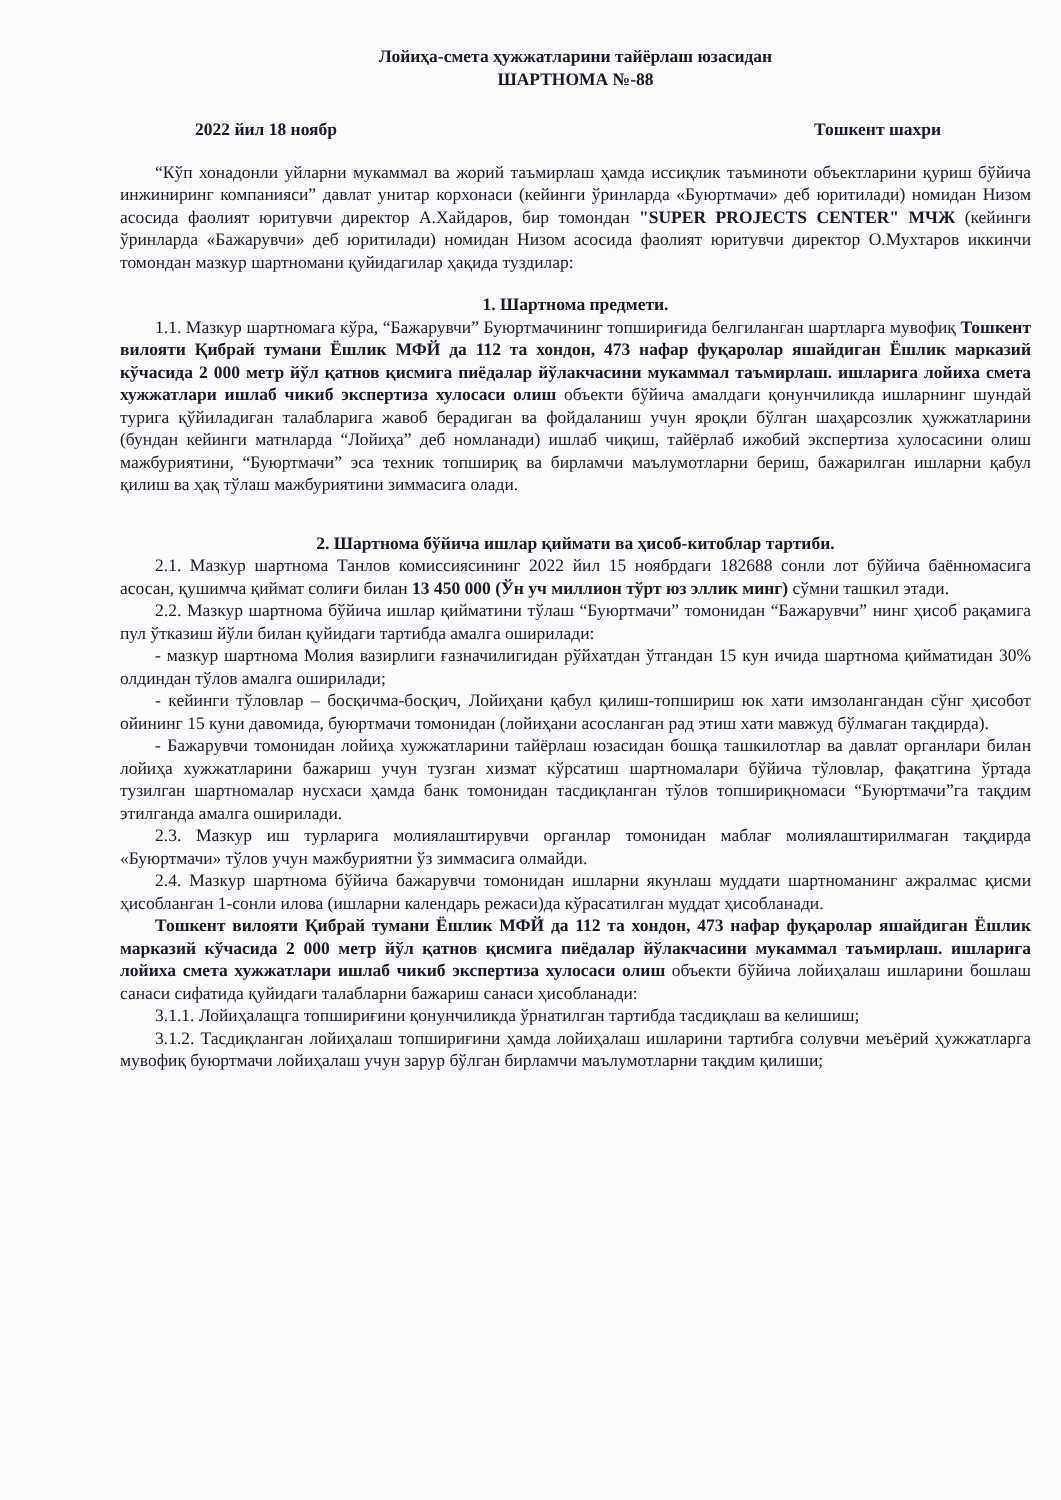Лойиҳа-смета ҳужжатларини тайёрлаш юзасидан
ШАРТНОМА №-88
2022 йил 18 ноябр Тошкент шахри
“Кўп хонадонли уйларни мукаммал ва жорий таъмирлаш ҳамда иссиқлик таъминоти объектларини қуриш бўйича инжиниринг компанияси” давлат унитар корхонаси (кейинги ўринларда «Буюртмачи» деб юритилади) номидан Низом асосида фаолият юритувчи директор А.Хайдаров, бир томондан "SUPER PROJECTS CENTER" МЧЖ (кейинги ўринларда «Бажарувчи» деб юритилади) номидан Низом асосида фаолият юритувчи директор О.Мухтаров иккинчи томондан мазкур шартномани қуйидагилар ҳақида туздилар:
1. Шартнома предмети.
1.1. Мазкур шартномага кўра, “Бажарувчи” Буюртмачининг топшириғида белгиланган шартларга мувофиқ Тошкент вилояти Қибрай тумани Ёшлик МФЙ да 112 та хондон, 473 нафар фуқаролар яшайдиган Ёшлик марказий кўчасида 2 000 метр йўл қатнов қисмига пиёдалар йўлакчасини мукаммал таъмирлаш. ишларига лойиха смета хужжатлари ишлаб чикиб экспертиза хулосаси олиш объекти бўйича амалдаги қонунчиликда ишларнинг шундай турига қўйиладиган талабларига жавоб берадиган ва фойдаланиш учун яроқли бўлган шаҳарсозлик ҳужжатларини (бундан кейинги матнларда “Лойиҳа” деб номланади) ишлаб чиқиш, тайёрлаб ижобий экспертиза хулосасини олиш мажбуриятини, “Буюртмачи” эса техник топшириқ ва бирламчи маълумотларни бериш, бажарилган ишларни қабул қилиш ва ҳақ тўлаш мажбуриятини зиммасига олади.
2. Шартнома бўйича ишлар қиймати ва ҳисоб-китоблар тартиби.
2.1. Мазкур шартнома Танлов комиссиясининг 2022 йил 15 ноябрдаги 182688 сонли лот бўйича баённомасига асосан, қушимча қиймат солиғи билан 13 450 000 (Ўн уч миллион тўрт юз эллик минг) сўмни ташкил этади.
2.2. Мазкур шартнома бўйича ишлар қийматини тўлаш “Буюртмачи” томонидан “Бажарувчи” нинг ҳисоб рақамига пул ўтказиш йўли билан қуйидаги тартибда амалга оширилади:
- мазкур шартнома Молия вазирлиги ғазначилигидан рўйхатдан ўтгандан 15 кун ичида шартнома қийматидан 30% олдиндан тўлов амалга оширилади;
- кейинги тўловлар – босқичма-босқич, Лойиҳани қабул қилиш-топшириш юк хати имзолангандан сўнг ҳисобот ойининг 15 куни давомида, буюртмачи томонидан (лойиҳани асосланган рад этиш хати мавжуд бўлмаган тақдирда).
- Бажарувчи томонидан лойиҳа хужжатларини тайёрлаш юзасидан бошқа ташкилотлар ва давлат органлари билан лойиҳа хужжатларини бажариш учун тузган хизмат кўрсатиш шартномалари бўйича тўловлар, фақатгина ўртада тузилган шартномалар нусхаси ҳамда банк томонидан тасдиқланган тўлов топшириқномаси “Буюртмачи”га тақдим этилганда амалга оширилади.
2.3. Мазкур иш турларига молиялаштирувчи органлар томонидан маблағ молиялаштирилмаган тақдирда «Буюртмачи» тўлов учун мажбуриятни ўз зиммасига олмайди.
2.4. Мазкур шартнома бўйича бажарувчи томонидан ишларни якунлаш муддати шартноманинг ажралмас қисми ҳисобланган 1-сонли илова (ишларни календарь режаси)да кўрасатилган муддат ҳисобланади.
Тошкент вилояти Қибрай тумани Ёшлик МФЙ да 112 та хондон, 473 нафар фуқаролар яшайдиган Ёшлик марказий кўчасида 2 000 метр йўл қатнов қисмига пиёдалар йўлакчасини мукаммал таъмирлаш. ишларига лойиха смета хужжатлари ишлаб чикиб экспертиза хулосаси олиш объекти бўйича лойиҳалаш ишларини бошлаш санаси сифатида қуйидаги талабларни бажариш санаси ҳисобланади:
3.1.1. Лойиҳалащга топшириғини қонунчиликда ўрнатилган тартибда тасдиқлаш ва келишиш;
3.1.2. Тасдиқланган лойиҳалаш топшириғини ҳамда лойиҳалаш ишларини тартибга солувчи меъёрий ҳужжатларга мувофиқ буюртмачи лойиҳалаш учун зарур бўлган бирламчи маълумотларни тақдим қилиши;